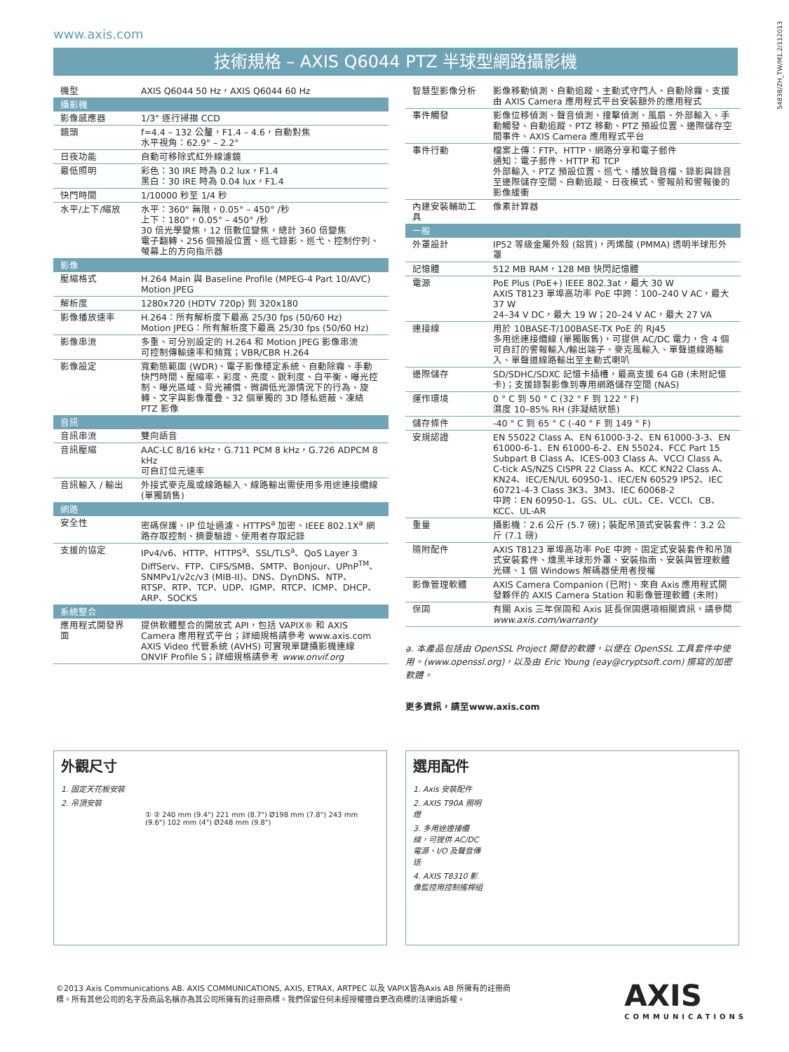www.axis.com
54838/ZH_TW/M1.2/112013
技術規格 – AXIS Q6044 PTZ 半球型網路攝影機
| 機型 | AXIS Q6044 50 Hz，AXIS Q6044 60 Hz |
| 攝影機 | |
| 影像感應器 | 1/3" 逐行掃描 CCD |
| 鏡頭 | f=4.4 – 132 公釐，F1.4 – 4.6，自動對焦 水平視角：62.9° – 2.2° |
| 日夜功能 | 自動可移除式紅外線濾鏡 |
| 最低照明 | 彩色：30 IRE 時為 0.2 lux，F1.4 黑白：30 IRE 時為 0.04 lux，F1.4 |
| 快門時間 | 1/10000 秒至 1/4 秒 |
| 水平/上下/縮放 | 水平：360° 無限，0.05° – 450° /秒 上下：180°，0.05° – 450° /秒 30 倍光學變焦，12 倍數位變焦，總計 360 倍變焦 電子翻轉、256 個預設位置、巡弋錄影、巡弋、控制佇列、螢幕上的方向指示器 |
| 影像 | |
| 壓縮格式 | H.264 Main 與 Baseline Profile (MPEG-4 Part 10/AVC) Motion JPEG |
| 解析度 | 1280x720 (HDTV 720p) 到 320x180 |
| 影像播放速率 | H.264：所有解析度下最高 25/30 fps (50/60 Hz) Motion JPEG：所有解析度下最高 25/30 fps (50/60 Hz) |
| 影像串流 | 多重、可分別設定的 H.264 和 Motion JPEG 影像串流 可控制傳輸速率和頻寬；VBR/CBR H.264 |
| 影像設定 | 寬動態範圍 (WDR)、電子影像穩定系統、自動除霧、手動快門時間、壓縮率、彩度、亮度、銳利度、白平衡、曝光控制、曝光區域、背光補償、微調低光源情況下的行為、旋轉、文字與影像覆疊、32 個單獨的 3D 隱私遮蔽、凍結 PTZ 影像 |
| 音訊 | |
| 音訊串流 | 雙向語音 |
| 音訊壓縮 | AAC-LC 8/16 kHz，G.711 PCM 8 kHz，G.726 ADPCM 8 kHz 可自訂位元速率 |
| 音訊輸入 / 輸出 | 外接式麥克風或線路輸入、線路輸出需使用多用途連接纜線 (單獨銷售) |
| 網路 | |
| 安全性 | 密碼保護、IP 位址過濾、HTTPS<sup>a</sup> 加密、IEEE 802.1X<sup>a</sup> 網路存取控制、摘要驗證、使用者存取記錄 |
| 支援的協定 | IPv4/v6、HTTP、HTTPS<sup>a</sup>、SSL/TLS<sup>a</sup>、QoS Layer 3 DiffServ、FTP、CIFS/SMB、SMTP、Bonjour、UPnP<sup>TM</sup>、SNMPv1/v2c/v3 (MIB-II)、DNS、DynDNS、NTP、RTSP、RTP、TCP、UDP、IGMP、RTCP、ICMP、DHCP、ARP、SOCKS |
| 系統整合 | |
| 應用程式開發界面 | 提供軟體整合的開放式 API，包括 VAPIX® 和 AXIS Camera 應用程式平台；詳細規格請參考 www.axis.com AXIS Video 代管系統 (AVHS) 可實現單鍵攝影機連線 ONVIF Profile S；詳細規格請參考 www.onvif.org |
| 智慧型影像分析 | 影像移動偵測、自動追蹤、主動式守門人、自動除霧、支援由 AXIS Camera 應用程式平台安裝額外的應用程式 |
| 事件觸發 | 影像位移偵測、聲音偵測、撞擊偵測、風扇、外部輸入、手動觸發、自動追蹤、PTZ 移動、PTZ 預設位置、邊際儲存空間事件、AXIS Camera 應用程式平台 |
| 事件行動 | 檔案上傳：FTP、HTTP、網路分享和電子郵件 通知：電子郵件、HTTP 和 TCP 外部輸入、PTZ 預設位置、巡弋、播放聲音檔、錄影與錄音至邊際儲存空間、自動追蹤、日夜模式、警報前和警報後的影像緩衝 |
| 內建安裝輔助工具 | 像素計算器 |
| 一般 | |
| 外罩設計 | IP52 等級金屬外殼 (鋁質)，丙烯酸 (PMMA) 透明半球形外罩 |
| 記憶體 | 512 MB RAM，128 MB 快閃記憶體 |
| 電源 | PoE Plus (PoE+) IEEE 802.3at，最大 30 W AXIS T8123 單埠高功率 PoE 中跨：100–240 V AC，最大 37 W 24–34 V DC，最大 19 W；20–24 V AC，最大 27 VA |
| 連接線 | 用於 10BASE-T/100BASE-TX PoE 的 RJ45 多用途連接纜線 (單獨販售)，可提供 AC/DC 電力，含 4 個可自訂的警報輸入/輸出端子、麥克風輸入、單聲道線路輸入、單聲道線路輸出至主動式喇叭 |
| 邊際儲存 | SD/SDHC/SDXC 記憶卡插槽，最高支援 64 GB (未附記憶卡)；支援錄製影像到專用網路儲存空間 (NAS) |
| 運作環境 | 0 ° C 到 50 ° C (32 ° F 到 122 ° F) 濕度 10–85% RH (非凝結狀態) |
| 儲存條件 | -40 ° C 到 65 ° C (-40 ° F 到 149 ° F) |
| 安規認證 | EN 55022 Class A、EN 61000-3-2、EN 61000-3-3、EN 61000-6-1、EN 61000-6-2、EN 55024、FCC Part 15 Subpart B Class A、ICES-003 Class A、VCCI Class A、C-tick AS/NZS CISPR 22 Class A、KCC KN22 Class A、KN24、IEC/EN/UL 60950-1、IEC/EN 60529 IP52、IEC 60721-4-3 Class 3K3、3M3、IEC 60068-2 中跨：EN 60950-1、GS、UL、cUL、CE、VCCI、CB、KCC、UL-AR |
| 重量 | 攝影機：2.6 公斤 (5.7 磅)；裝配吊頂式安裝套件：3.2 公斤 (7.1 磅) |
| 隨附配件 | AXIS T8123 單埠高功率 PoE 中跨、固定式安裝套件和吊頂式安裝套件、燻黑半球形外罩、安裝指南、安裝與管理軟體光碟、1 個 Windows 解碼器使用者授權 |
| 影像管理軟體 | AXIS Camera Companion (已附)、來自 Axis 應用程式開發夥伴的 AXIS Camera Station 和影像管理軟體 (未附) |
| 保固 | 有關 Axis 三年保固和 Axis 延長保固選項相關資訊，請參閱 www.axis.com/warranty |
a. 本產品包括由 OpenSSL Project 開發的軟體，以便在 OpenSSL 工具套件中使用。(www.openssl.org)，以及由 Eric Young (eay@cryptsoft.com) 撰寫的加密軟體。
更多資訊，請至www.axis.com
外觀尺寸
1. 固定天花板安裝
2. 吊頂安裝
① ② 240 mm (9.4") 221 mm (8.7") Ø198 mm (7.8") 243 mm (9.6") 102 mm (4") Ø248 mm (9.8")
選用配件
1. Axis 安裝配件
2. AXIS T90A 照明燈
3. 多用途連接纜線，可提供 AC/DC 電源、I/O 及聲音傳送
4. AXIS T8310 影像監控用控制搖桿組
©2013 Axis Communications AB. AXIS COMMUNICATIONS, AXIS, ETRAX, ARTPEC 以及 VAPIX皆為Axis AB 所擁有的註冊商標。所有其他公司的名字及商品名稱亦為其公司所擁有的註冊商標。我們保留任何未經授權擅自更改商標的法律追訴權。
AXIS
COMMUNICATIONS